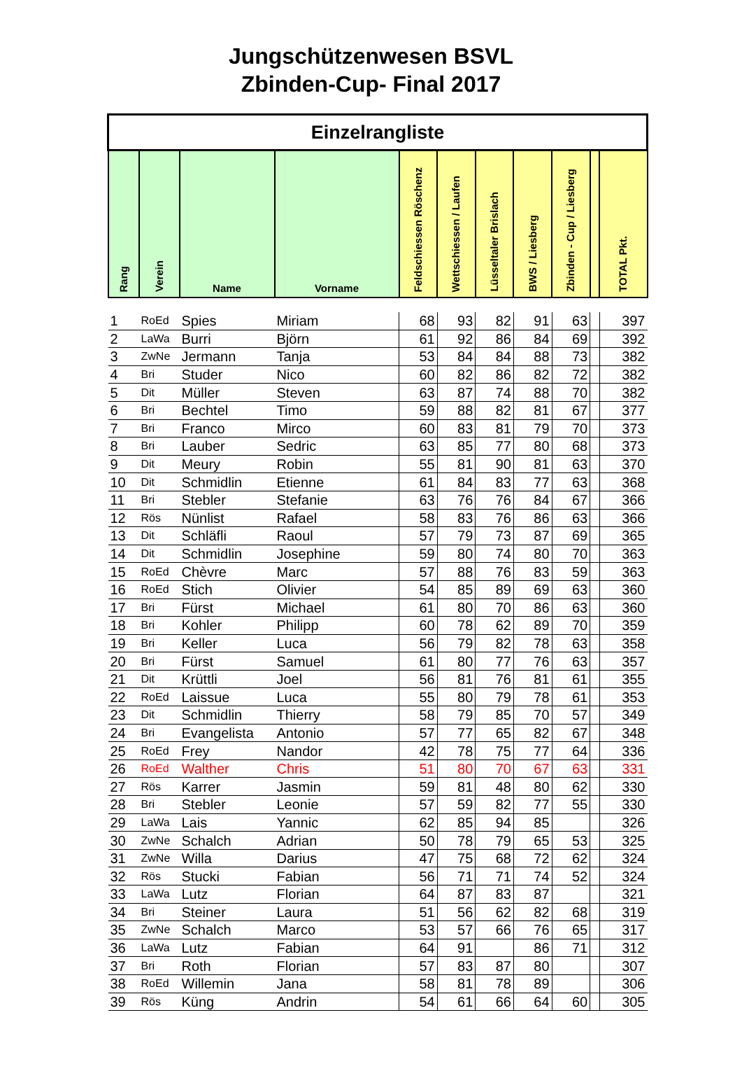Jungschützenwesen BSVL
Zbinden-Cup- Final 2017
| Einzelrangliste | | | | | | | | | | |
| Rang | Verein | Name | Vorname | Feldschiessen Röschenz | Wettschiessen / Laufen | Lüsseltaler Brislach | BWS / Liesberg | Zbinden - Cup / Liesberg | | TOTAL Pkt. |
| 1 | RoEd | Spies | Miriam | 68 | 93 | 82 | 91 | 63 | | 397 |
| 2 | LaWa | Burri | Björn | 61 | 92 | 86 | 84 | 69 | | 392 |
| 3 | ZwNe | Jermann | Tanja | 53 | 84 | 84 | 88 | 73 | | 382 |
| 4 | Bri | Studer | Nico | 60 | 82 | 86 | 82 | 72 | | 382 |
| 5 | Dit | Müller | Steven | 63 | 87 | 74 | 88 | 70 | | 382 |
| 6 | Bri | Bechtel | Timo | 59 | 88 | 82 | 81 | 67 | | 377 |
| 7 | Bri | Franco | Mirco | 60 | 83 | 81 | 79 | 70 | | 373 |
| 8 | Bri | Lauber | Sedric | 63 | 85 | 77 | 80 | 68 | | 373 |
| 9 | Dit | Meury | Robin | 55 | 81 | 90 | 81 | 63 | | 370 |
| 10 | Dit | Schmidlin | Etienne | 61 | 84 | 83 | 77 | 63 | | 368 |
| 11 | Bri | Stebler | Stefanie | 63 | 76 | 76 | 84 | 67 | | 366 |
| 12 | Rös | Nünlist | Rafael | 58 | 83 | 76 | 86 | 63 | | 366 |
| 13 | Dit | Schläfli | Raoul | 57 | 79 | 73 | 87 | 69 | | 365 |
| 14 | Dit | Schmidlin | Josephine | 59 | 80 | 74 | 80 | 70 | | 363 |
| 15 | RoEd | Chèvre | Marc | 57 | 88 | 76 | 83 | 59 | | 363 |
| 16 | RoEd | Stich | Olivier | 54 | 85 | 89 | 69 | 63 | | 360 |
| 17 | Bri | Fürst | Michael | 61 | 80 | 70 | 86 | 63 | | 360 |
| 18 | Bri | Kohler | Philipp | 60 | 78 | 62 | 89 | 70 | | 359 |
| 19 | Bri | Keller | Luca | 56 | 79 | 82 | 78 | 63 | | 358 |
| 20 | Bri | Fürst | Samuel | 61 | 80 | 77 | 76 | 63 | | 357 |
| 21 | Dit | Krüttli | Joel | 56 | 81 | 76 | 81 | 61 | | 355 |
| 22 | RoEd | Laissue | Luca | 55 | 80 | 79 | 78 | 61 | | 353 |
| 23 | Dit | Schmidlin | Thierry | 58 | 79 | 85 | 70 | 57 | | 349 |
| 24 | Bri | Evangelista | Antonio | 57 | 77 | 65 | 82 | 67 | | 348 |
| 25 | RoEd | Frey | Nandor | 42 | 78 | 75 | 77 | 64 | | 336 |
| 26 | RoEd | Walther | Chris | 51 | 80 | 70 | 67 | 63 | | 331 |
| 27 | Rös | Karrer | Jasmin | 59 | 81 | 48 | 80 | 62 | | 330 |
| 28 | Bri | Stebler | Leonie | 57 | 59 | 82 | 77 | 55 | | 330 |
| 29 | LaWa | Lais | Yannic | 62 | 85 | 94 | 85 | | | 326 |
| 30 | ZwNe | Schalch | Adrian | 50 | 78 | 79 | 65 | 53 | | 325 |
| 31 | ZwNe | Willa | Darius | 47 | 75 | 68 | 72 | 62 | | 324 |
| 32 | Rös | Stucki | Fabian | 56 | 71 | 71 | 74 | 52 | | 324 |
| 33 | LaWa | Lutz | Florian | 64 | 87 | 83 | 87 | | | 321 |
| 34 | Bri | Steiner | Laura | 51 | 56 | 62 | 82 | 68 | | 319 |
| 35 | ZwNe | Schalch | Marco | 53 | 57 | 66 | 76 | 65 | | 317 |
| 36 | LaWa | Lutz | Fabian | 64 | 91 | | 86 | 71 | | 312 |
| 37 | Bri | Roth | Florian | 57 | 83 | 87 | 80 | | | 307 |
| 38 | RoEd | Willemin | Jana | 58 | 81 | 78 | 89 | | | 306 |
| 39 | Rös | Küng | Andrin | 54 | 61 | 66 | 64 | 60 | | 305 |